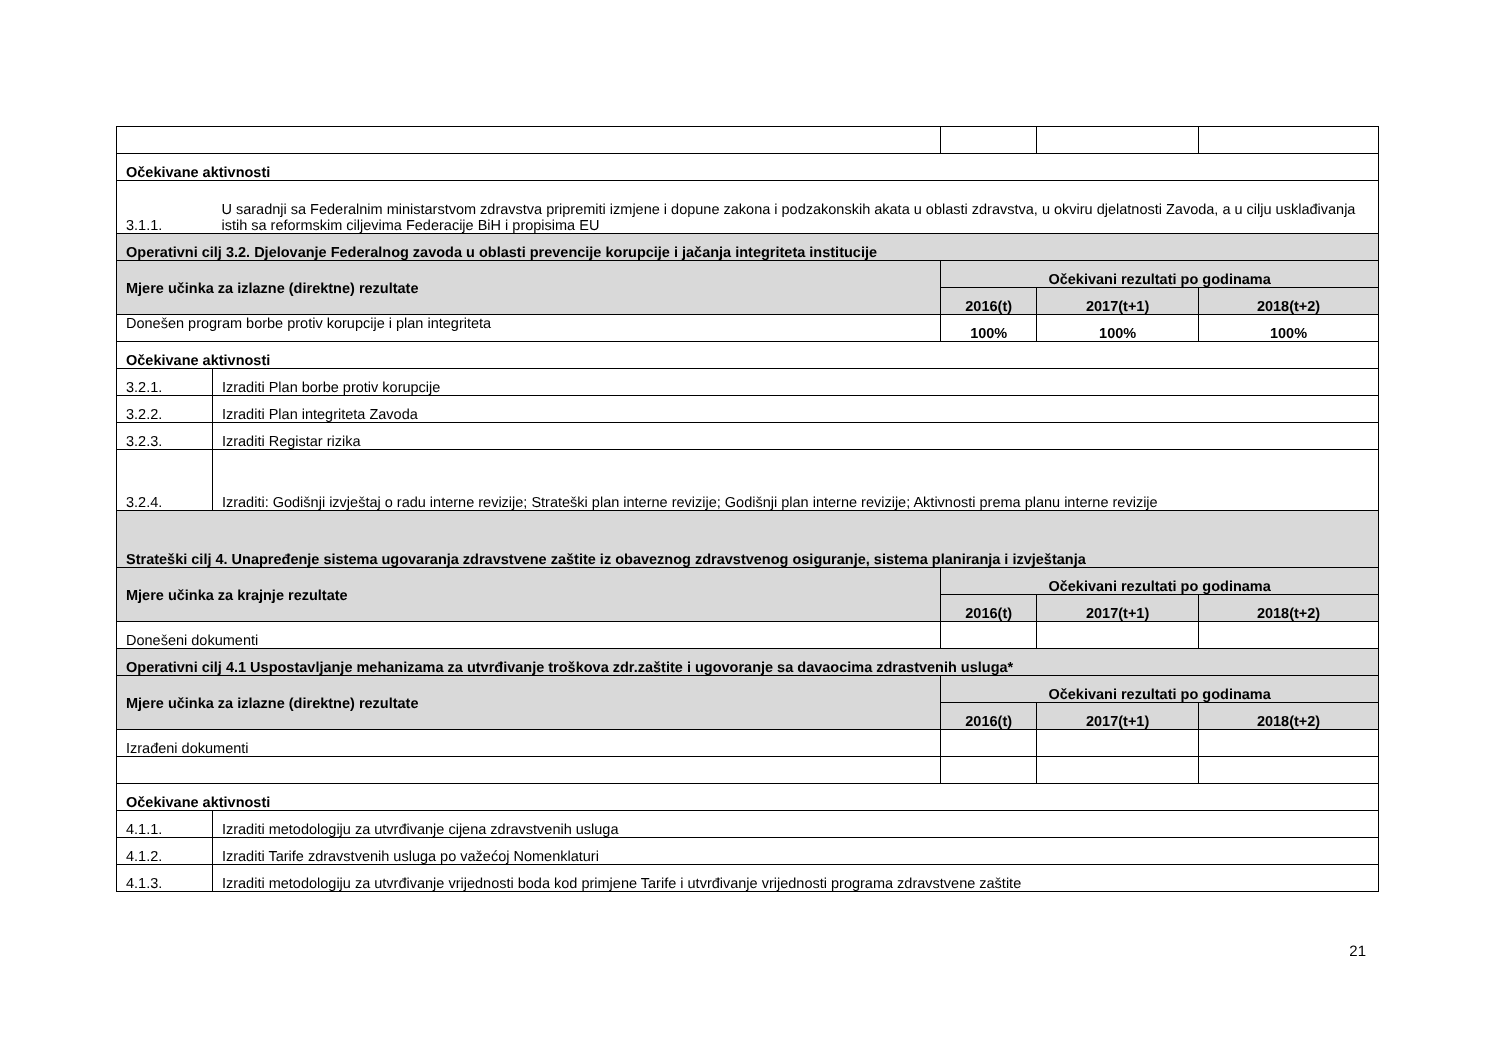| Očekivane aktivnosti | | | | |
| 3.1.1. | U saradnji sa Federalnim ministarstvom zdravstva pripremiti izmjene i dopune zakona i podzakonskih akata u oblasti zdravstva, u okviru djelatnosti Zavoda, a u cilju usklađivanja istih sa reformskim ciljevima Federacije BiH i propisima EU | | | |
| Operativni cilj 3.2. Djelovanje Federalnog zavoda u oblasti prevencije korupcije i jačanja integriteta institucije | | | | |
| Mjere učinka za izlazne (direktne) rezultate | | Očekivani rezultati po godinama | | |
| | | 2016(t) | 2017(t+1) | 2018(t+2) |
| Donešen program borbe protiv korupcije i plan integriteta | | 100% | 100% | 100% |
| Očekivane aktivnosti | | | | |
| 3.2.1. | Izraditi Plan borbe protiv korupcije | | | |
| 3.2.2. | Izraditi Plan integriteta Zavoda | | | |
| 3.2.3. | Izraditi Registar rizika | | | |
| 3.2.4. | Izraditi: Godišnji izvještaj o radu interne revizije; Strateški plan interne revizije; Godišnji plan interne revizije; Aktivnosti prema planu interne revizije | | | |
| Strateški cilj 4. Unapređenje sistema ugovaranja zdravstvene zaštite iz obaveznog zdravstvenog osiguranje, sistema planiranja i izvještanja | | | | |
| Mjere učinka za krajnje rezultate | | Očekivani rezultati po godinama | | |
| | | 2016(t) | 2017(t+1) | 2018(t+2) |
| Donešeni dokumenti | | | | |
| Operativni cilj 4.1 Uspostavljanje mehanizama za utvrđivanje troškova zdr.zaštite i ugovoranje sa davaocima zdrastvenih usluga* | | | | |
| Mjere učinka za izlazne (direktne) rezultate | | Očekivani rezultati po godinama | | |
| | | 2016(t) | 2017(t+1) | 2018(t+2) |
| Izrađeni dokumenti | | | | |
| Očekivane aktivnosti | | | | |
| 4.1.1. | Izraditi metodologiju za utvrđivanje cijena zdravstvenih usluga | | | |
| 4.1.2. | Izraditi Tarife zdravstvenih usluga po važećoj Nomenklaturi | | | |
| 4.1.3. | Izraditi metodologiju za utvrđivanje vrijednosti boda kod primjene Tarife i utvrđivanje vrijednosti programa zdravstvene zaštite | | | |
21